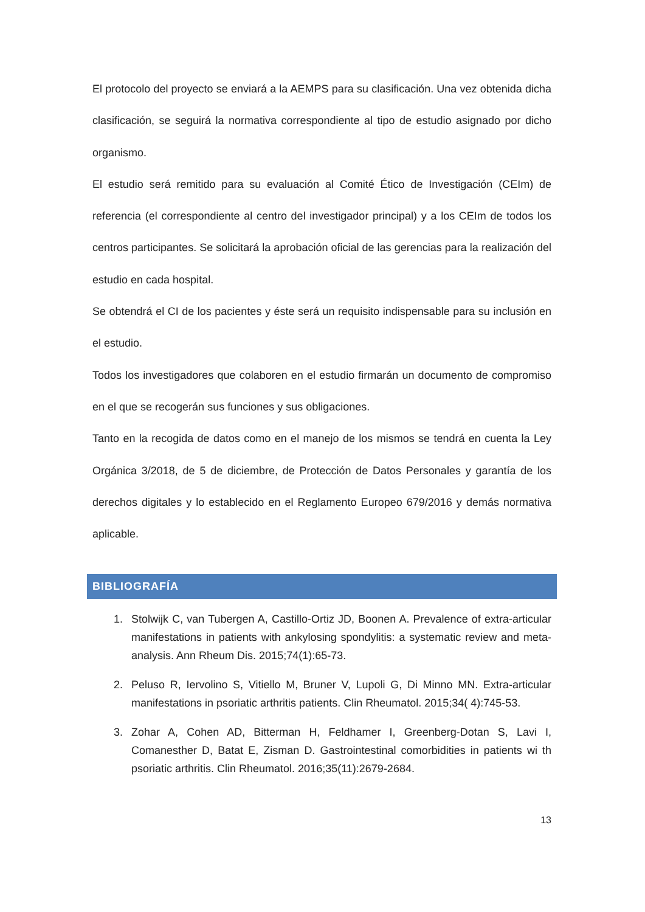El protocolo del proyecto se enviará a la AEMPS para su clasificación. Una vez obtenida dicha clasificación, se seguirá la normativa correspondiente al tipo de estudio asignado por dicho organismo.
El estudio será remitido para su evaluación al Comité Ético de Investigación (CEIm) de referencia (el correspondiente al centro del investigador principal) y a los CEIm de todos los centros participantes. Se solicitará la aprobación oficial de las gerencias para la realización del estudio en cada hospital.
Se obtendrá el CI de los pacientes y éste será un requisito indispensable para su inclusión en el estudio.
Todos los investigadores que colaboren en el estudio firmarán un documento de compromiso en el que se recogerán sus funciones y sus obligaciones.
Tanto en la recogida de datos como en el manejo de los mismos se tendrá en cuenta la Ley Orgánica 3/2018, de 5 de diciembre, de Protección de Datos Personales y garantía de los derechos digitales y lo establecido en el Reglamento Europeo 679/2016 y demás normativa aplicable.
BIBLIOGRAFÍA
1. Stolwijk C, van Tubergen A, Castillo-Ortiz JD, Boonen A. Prevalence of extra-articular manifestations in patients with ankylosing spondylitis: a systematic review and meta-analysis. Ann Rheum Dis. 2015;74(1):65-73.
2. Peluso R, Iervolino S, Vitiello M, Bruner V, Lupoli G, Di Minno MN. Extra-articular manifestations in psoriatic arthritis patients. Clin Rheumatol. 2015;34( 4):745-53.
3. Zohar A, Cohen AD, Bitterman H, Feldhamer I, Greenberg-Dotan S, Lavi I, Comanesther D, Batat E, Zisman D. Gastrointestinal comorbidities in patients wi th psoriatic arthritis. Clin Rheumatol. 2016;35(11):2679-2684.
13